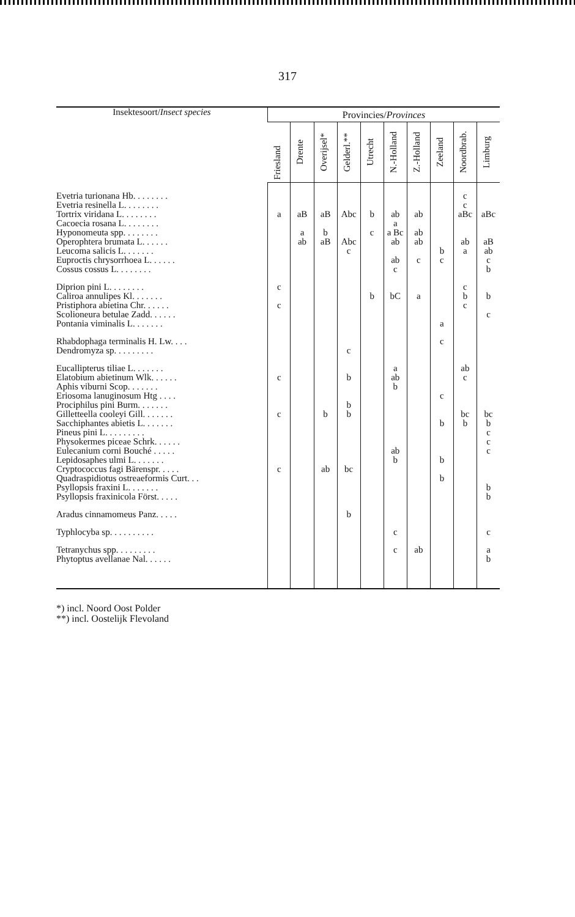317
| Insektesoort/ Insect species | Provincies/ Provinces | | | | | | | | | |
| --- | --- | --- | --- | --- | --- | --- | --- | --- | --- | --- |
| | Friesland | Drente | Overijsel* | Gelderl.** | Utrecht | N.-Holland | Z.-Holland | Zeeland | Noordbrab. | Limburg |
| Evetria turionana Hb. . . . . . . . | | | | | | | | | c | |
| Evetria resinella L. . . . . . . . | | | | | | | | | c | |
| Tortrix viridana L. . . . . . . . | a | aB | aB | Abc | b | ab | ab | | aBc | aBc |
| Cacoecia rosana L. . . . . . . . | | | | | | a | | | | |
| Hyponomeuta spp. . . . . . . . | | a | b | | c | a Bc | ab | | | |
| Operophtera brumata L. . . . . . | | ab | aB | Abc | | ab | ab | | ab | aB |
| Leucoma salicis L. . . . . . . | | | | c | | | | b | a | ab |
| Euproctis chrysorrhoea L. . . . . . | | | | | | ab | c | c | | c |
| Cossus cossus L. . . . . . . . | | | | | | c | | | | b |
| Diprion pini L. . . . . . . . | c | | | | | | | | c | |
| Caliroa annulipes Kl. . . . . . . | | | | | b | bC | a | | b | b |
| Pristiphora abietina Chr. . . . . . | c | | | | | | | | c | |
| Scolioneura betulae Zadd. . . . . . | | | | | | | | | | c |
| Pontania viminalis L. . . . . . . | | | | | | | | a | | |
| Rhabdophaga terminalis H. Lw. . . . | | | | | | | | c | | |
| Dendromyza sp. . . . . . . . . | | | | c | | | | | | |
| Eucallipterus tiliae L. . . . . . . | | | | | | a | | | ab | |
| Elatobium abietinum Wlk. . . . . . | c | | | b | | ab | | | c | |
| Aphis viburni Scop. . . . . . . | | | | | | b | | | | |
| Eriosoma lanuginosum Htg . . . . | | | | | | | | c | | |
| Prociphilus pini Burm. . . . . . . | | | | b | | | | | | |
| Gilletteella cooleyi Gill. . . . . . . | c | | b | b | | | | | bc | bc |
| Sacchiphantes abietis L. . . . . . . | | | | | | | | b | b | b |
| Pineus pini L. . . . . . . . . | | | | | | | | | | c |
| Physokermes piceae Schrk. . . . . . | | | | | | | | | | c |
| Eulecanium corni Bouché . . . . . | | | | | | ab | | | | c |
| Lepidosaphes ulmi L. . . . . . . | | | | | | b | | b | | |
| Cryptococcus fagi Bärenspr. . . . . | c | | ab | bc | | | | | | |
| Quadraspidiotus ostreaeformis Curt. . . | | | | | | | | b | | |
| Psyllopsis fraxini L. . . . . . . | | | | | | | | | | b |
| Psyllopsis fraxinicola Först. . . . . | | | | | | | | | | b |
| Aradus cinnamomeus Panz. . . . . | | | | b | | | | | | |
| Typhlocyba sp. . . . . . . . . . | | | | | | c | | | | c |
| Tetranychus spp. . . . . . . . . | | | | | | c | ab | | | a |
| Phytoptus avellanae Nal. . . . . . | | | | | | | | | | b |
*) incl. Noord Oost Polder
**) incl. Oostelijk Flevoland